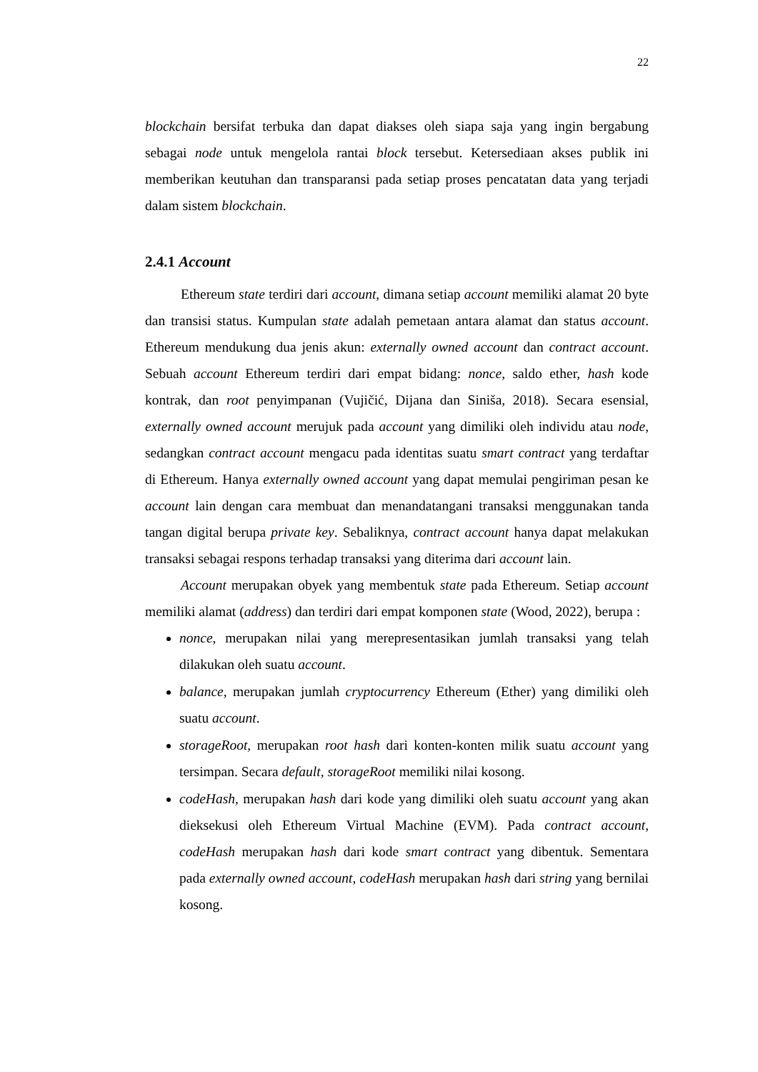22
blockchain bersifat terbuka dan dapat diakses oleh siapa saja yang ingin bergabung sebagai node untuk mengelola rantai block tersebut. Ketersediaan akses publik ini memberikan keutuhan dan transparansi pada setiap proses pencatatan data yang terjadi dalam sistem blockchain.
2.4.1 Account
Ethereum state terdiri dari account, dimana setiap account memiliki alamat 20 byte dan transisi status. Kumpulan state adalah pemetaan antara alamat dan status account. Ethereum mendukung dua jenis akun: externally owned account dan contract account. Sebuah account Ethereum terdiri dari empat bidang: nonce, saldo ether, hash kode kontrak, dan root penyimpanan (Vujičić, Dijana dan Siniša, 2018). Secara esensial, externally owned account merujuk pada account yang dimiliki oleh individu atau node, sedangkan contract account mengacu pada identitas suatu smart contract yang terdaftar di Ethereum. Hanya externally owned account yang dapat memulai pengiriman pesan ke account lain dengan cara membuat dan menandatangani transaksi menggunakan tanda tangan digital berupa private key. Sebaliknya, contract account hanya dapat melakukan transaksi sebagai respons terhadap transaksi yang diterima dari account lain.
Account merupakan obyek yang membentuk state pada Ethereum. Setiap account memiliki alamat (address) dan terdiri dari empat komponen state (Wood, 2022), berupa :
nonce, merupakan nilai yang merepresentasikan jumlah transaksi yang telah dilakukan oleh suatu account.
balance, merupakan jumlah cryptocurrency Ethereum (Ether) yang dimiliki oleh suatu account.
storageRoot, merupakan root hash dari konten-konten milik suatu account yang tersimpan. Secara default, storageRoot memiliki nilai kosong.
codeHash, merupakan hash dari kode yang dimiliki oleh suatu account yang akan dieksekusi oleh Ethereum Virtual Machine (EVM). Pada contract account, codeHash merupakan hash dari kode smart contract yang dibentuk. Sementara pada externally owned account, codeHash merupakan hash dari string yang bernilai kosong.